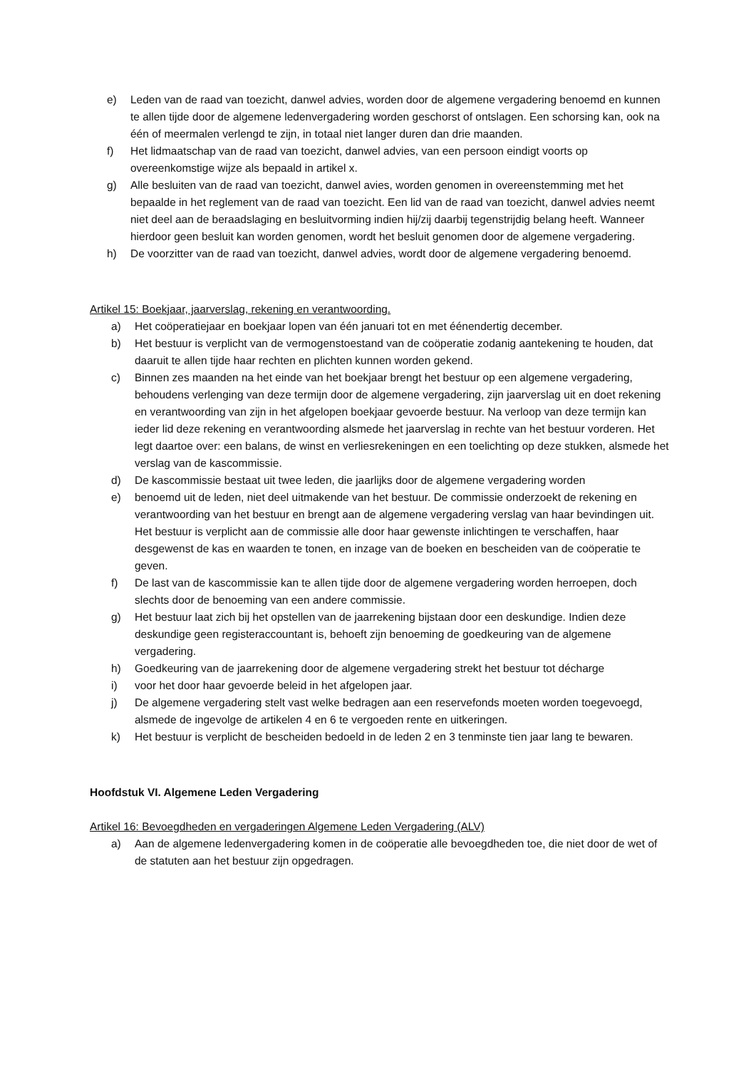e) Leden van de raad van toezicht, danwel advies, worden door de algemene vergadering benoemd en kunnen te allen tijde door de algemene ledenvergadering worden geschorst of ontslagen. Een schorsing kan, ook na één of meermalen verlengd te zijn, in totaal niet langer duren dan drie maanden.
f) Het lidmaatschap van de raad van toezicht, danwel advies, van een persoon eindigt voorts op overeenkomstige wijze als bepaald in artikel x.
g) Alle besluiten van de raad van toezicht, danwel avies, worden genomen in overeenstemming met het bepaalde in het reglement van de raad van toezicht. Een lid van de raad van toezicht, danwel advies neemt niet deel aan de beraadslaging en besluitvorming indien hij/zij daarbij tegenstrijdig belang heeft. Wanneer hierdoor geen besluit kan worden genomen, wordt het besluit genomen door de algemene vergadering.
h) De voorzitter van de raad van toezicht, danwel advies, wordt door de algemene vergadering benoemd.
Artikel 15: Boekjaar, jaarverslag, rekening en verantwoording.
a) Het coöperatiejaar en boekjaar lopen van één januari tot en met éénendertig december.
b) Het bestuur is verplicht van de vermogenstoestand van de coöperatie zodanig aantekening te houden, dat daaruit te allen tijde haar rechten en plichten kunnen worden gekend.
c) Binnen zes maanden na het einde van het boekjaar brengt het bestuur op een algemene vergadering, behoudens verlenging van deze termijn door de algemene vergadering, zijn jaarverslag uit en doet rekening en verantwoording van zijn in het afgelopen boekjaar gevoerde bestuur. Na verloop van deze termijn kan ieder lid deze rekening en verantwoording alsmede het jaarverslag in rechte van het bestuur vorderen. Het legt daartoe over: een balans, de winst en verliesrekeningen en een toelichting op deze stukken, alsmede het verslag van de kascommissie.
d) De kascommissie bestaat uit twee leden, die jaarlijks door de algemene vergadering worden
e) benoemd uit de leden, niet deel uitmakende van het bestuur. De commissie onderzoekt de rekening en verantwoording van het bestuur en brengt aan de algemene vergadering verslag van haar bevindingen uit. Het bestuur is verplicht aan de commissie alle door haar gewenste inlichtingen te verschaffen, haar desgewenst de kas en waarden te tonen, en inzage van de boeken en bescheiden van de coöperatie te geven.
f) De last van de kascommissie kan te allen tijde door de algemene vergadering worden herroepen, doch slechts door de benoeming van een andere commissie.
g) Het bestuur laat zich bij het opstellen van de jaarrekening bijstaan door een deskundige. Indien deze deskundige geen registeraccountant is, behoeft zijn benoeming de goedkeuring van de algemene vergadering.
h) Goedkeuring van de jaarrekening door de algemene vergadering strekt het bestuur tot décharge
i) voor het door haar gevoerde beleid in het afgelopen jaar.
j) De algemene vergadering stelt vast welke bedragen aan een reservefonds moeten worden toegevoegd, alsmede de ingevolge de artikelen 4 en 6 te vergoeden rente en uitkeringen.
k) Het bestuur is verplicht de bescheiden bedoeld in de leden 2 en 3 tenminste tien jaar lang te bewaren.
Hoofdstuk VI. Algemene Leden Vergadering
Artikel 16: Bevoegdheden en vergaderingen Algemene Leden Vergadering (ALV)
a) Aan de algemene ledenvergadering komen in de coöperatie alle bevoegdheden toe, die niet door de wet of de statuten aan het bestuur zijn opgedragen.